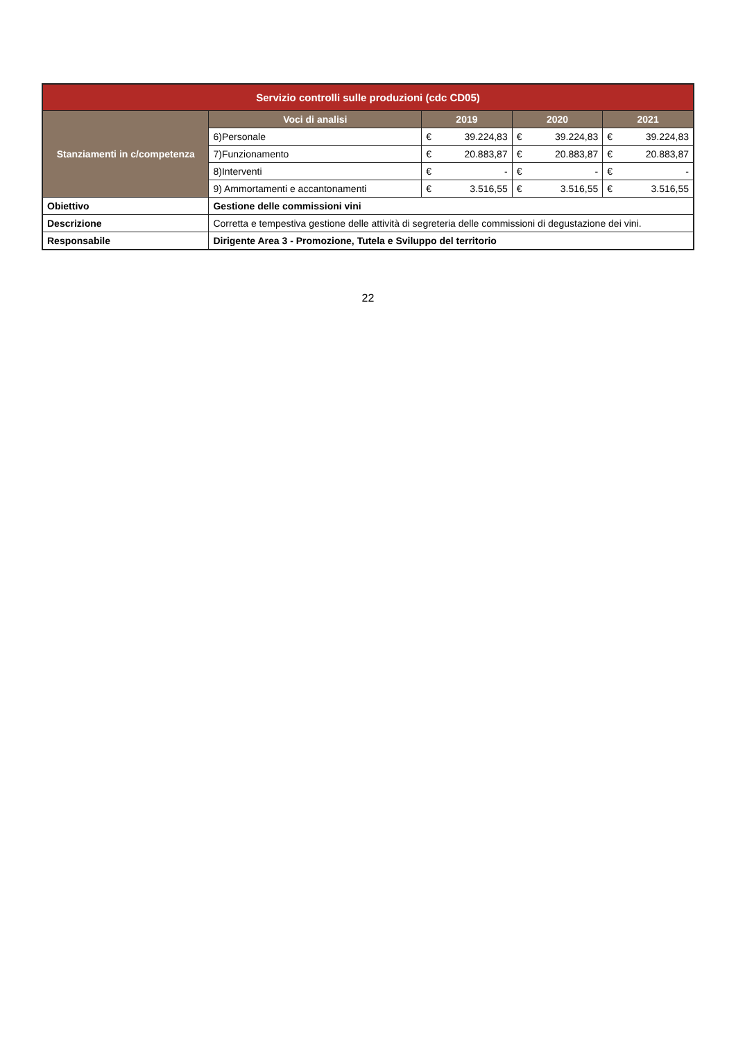| Servizio controlli sulle produzioni (cdc CD05) | | | | | | | |
| Stanziamenti in c/competenza | Voci di analisi | 2019 | | 2020 | | 2021 | |
| | 6)Personale | € | 39.224,83 | € | 39.224,83 | € | 39.224,83 |
| | 7)Funzionamento | € | 20.883,87 | € | 20.883,87 | € | 20.883,87 |
| | 8)Interventi | € | - | € | - | € | - |
| | 9) Ammortamenti e accantonamenti | € | 3.516,55 | € | 3.516,55 | € | 3.516,55 |
| Obiettivo | Gestione delle commissioni vini | | | | | | |
| Descrizione | Corretta e tempestiva gestione delle attività di segreteria delle commissioni di degustazione dei vini. | | | | | | |
| Responsabile | Dirigente Area 3 - Promozione, Tutela e Sviluppo del territorio | | | | | | |
22